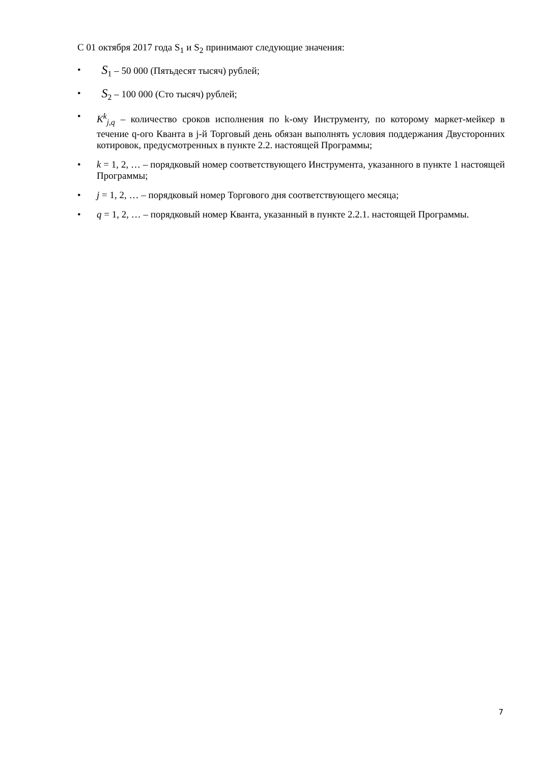С 01 октября 2017 года S<sub>1</sub> и S<sub>2</sub> принимают следующие значения:
• S<sub>1</sub> – 50 000 (Пятьдесят тысяч) рублей;
• S<sub>2</sub> – 100 000 (Сто тысяч) рублей;
• K<sup>k</sup><sub>j,q</sub> – количество сроков исполнения по k-ому Инструменту, по которому маркет-мейкер в течение q-ого Кванта в j-й Торговый день обязан выполнять условия поддержания Двусторонних котировок, предусмотренных в пункте 2.2. настоящей Программы;
• k = 1, 2, … – порядковый номер соответствующего Инструмента, указанного в пункте 1 настоящей Программы;
• j = 1, 2, … – порядковый номер Торгового дня соответствующего месяца;
• q = 1, 2, … – порядковый номер Кванта, указанный в пункте 2.2.1. настоящей Программы.
7